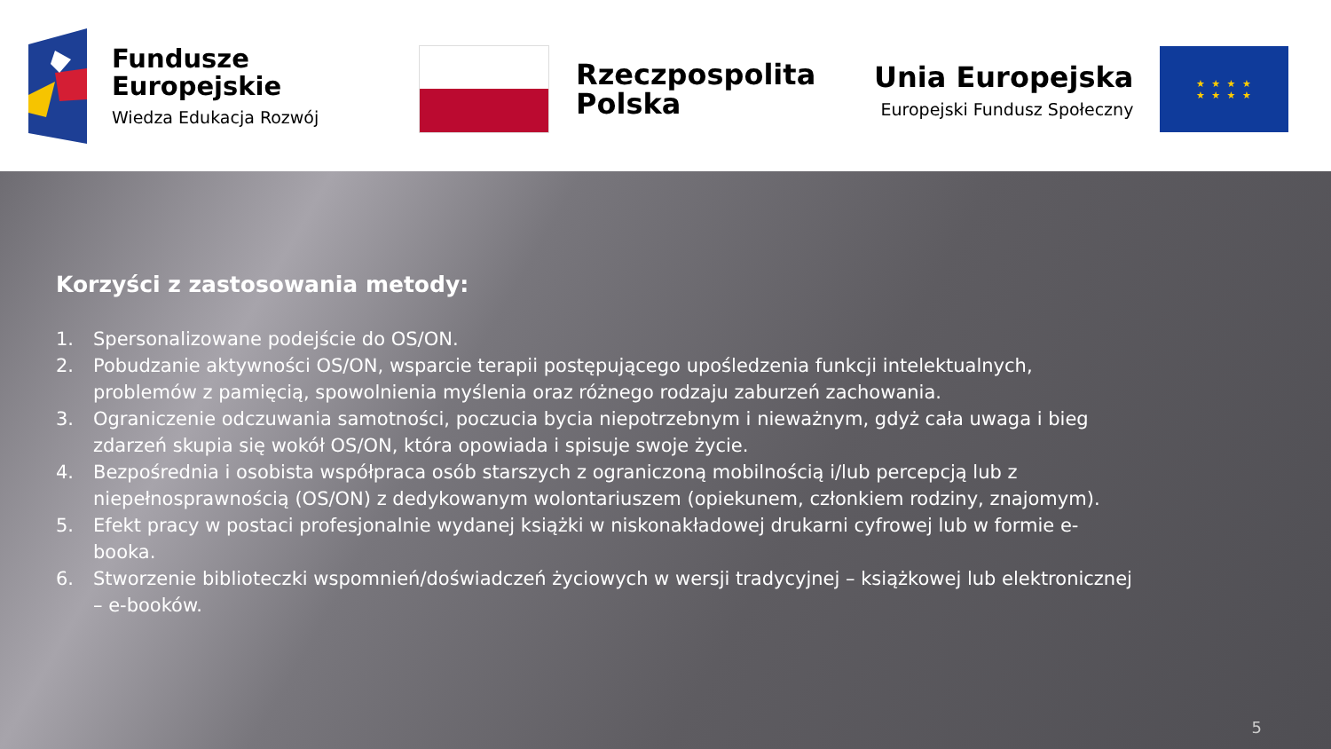Fundusze
Europejskie
Wiedza Edukacja Rozwój
Rzeczpospolita
Polska
Unia Europejska
Europejski Fundusz Społeczny
★ ★ ★ ★
★ ★ ★ ★
Korzyści z zastosowania metody:
1. Spersonalizowane podejście do OS/ON.
2. Pobudzanie aktywności OS/ON, wsparcie terapii postępującego upośledzenia funkcji intelektualnych, problemów z pamięcią, spowolnienia myślenia oraz różnego rodzaju zaburzeń zachowania.
3. Ograniczenie odczuwania samotności, poczucia bycia niepotrzebnym i nieważnym, gdyż cała uwaga i bieg zdarzeń skupia się wokół OS/ON, która opowiada i spisuje swoje życie.
4. Bezpośrednia i osobista współpraca osób starszych z ograniczoną mobilnością i/lub percepcją lub z niepełnosprawnością (OS/ON) z dedykowanym wolontariuszem (opiekunem, członkiem rodziny, znajomym).
5. Efekt pracy w postaci profesjonalnie wydanej książki w niskonakładowej drukarni cyfrowej lub w formie e-booka.
6. Stworzenie biblioteczki wspomnień/doświadczeń życiowych w wersji tradycyjnej – książkowej lub elektronicznej – e-booków.
5